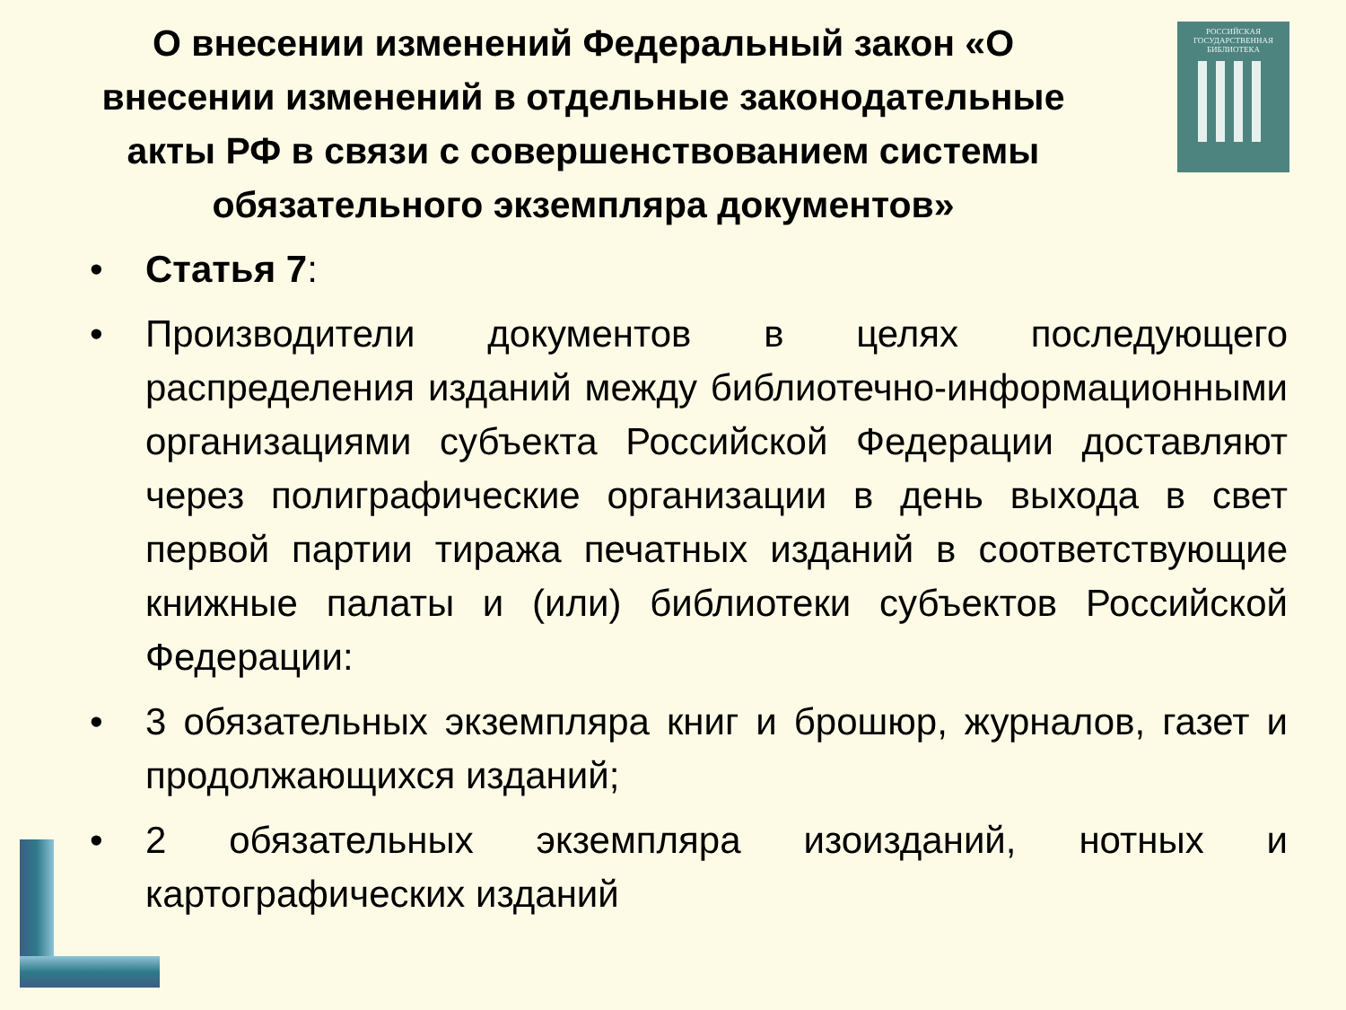О внесении изменений Федеральный закон «О внесении изменений в отдельные законодательные акты РФ в связи с совершенствованием системы обязательного экземпляра документов»
РОССИЙСКАЯ
ГОСУДАРСТВЕННАЯ
БИБЛИОТЕКА
• Статья 7:
• Производители документов в целях последующего распределения изданий между библиотечно-информационными организациями субъекта Российской Федерации доставляют через полиграфические организации в день выхода в свет первой партии тиража печатных изданий в соответствующие книжные палаты и (или) библиотеки субъектов Российской Федерации:
• 3 обязательных экземпляра книг и брошюр, журналов, газет и продолжающихся изданий;
• 2 обязательных экземпляра изоизданий, нотных и картографических изданий